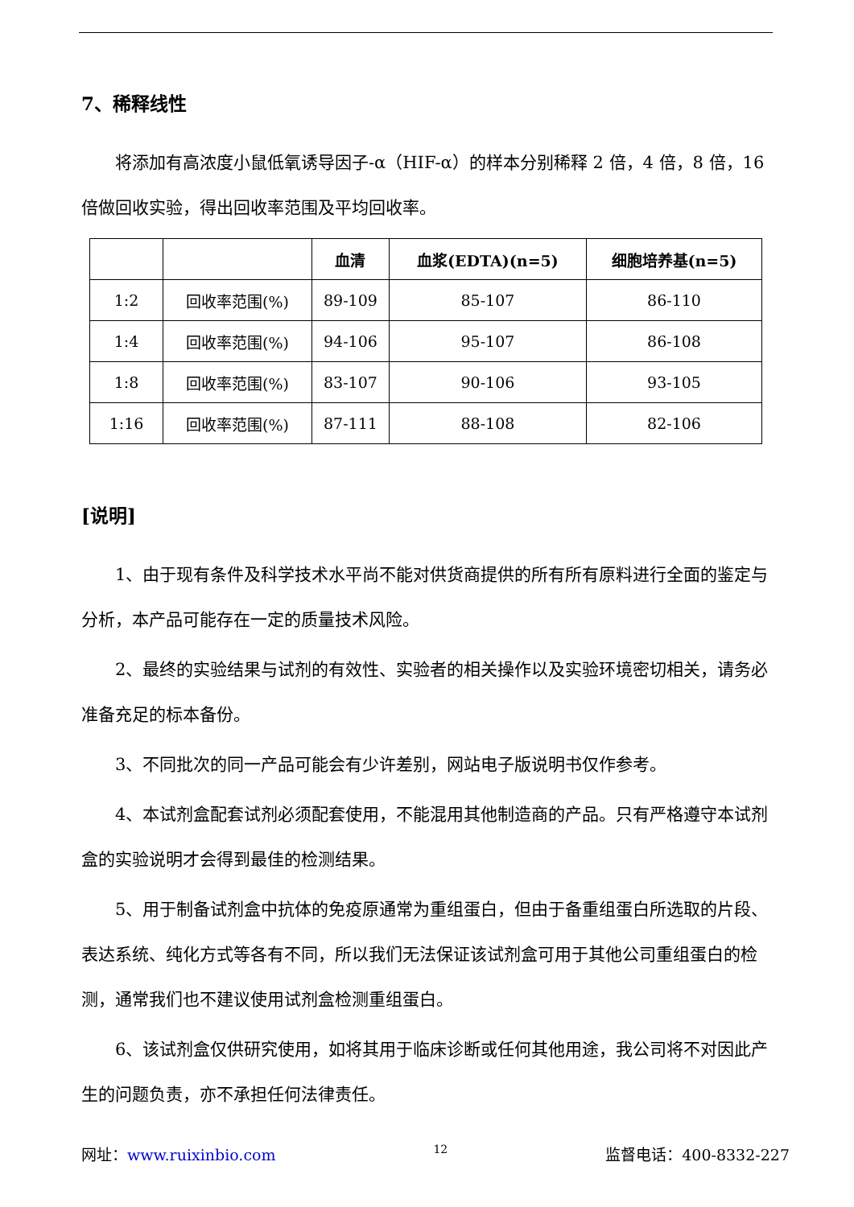7、稀释线性
将添加有高浓度小鼠低氧诱导因子-α（HIF-α）的样本分别稀释 2 倍，4 倍，8 倍，16 倍做回收实验，得出回收率范围及平均回收率。
| | | 血清 | 血浆(EDTA)(n=5) | 细胞培养基(n=5) |
| --- | --- | --- | --- | --- |
| 1:2 | 回收率范围(%) | 89-109 | 85-107 | 86-110 |
| 1:4 | 回收率范围(%) | 94-106 | 95-107 | 86-108 |
| 1:8 | 回收率范围(%) | 83-107 | 90-106 | 93-105 |
| 1:16 | 回收率范围(%) | 87-111 | 88-108 | 82-106 |
[说明]
1、由于现有条件及科学技术水平尚不能对供货商提供的所有所有原料进行全面的鉴定与分析，本产品可能存在一定的质量技术风险。
2、最终的实验结果与试剂的有效性、实验者的相关操作以及实验环境密切相关，请务必准备充足的标本备份。
3、不同批次的同一产品可能会有少许差别，网站电子版说明书仅作参考。
4、本试剂盒配套试剂必须配套使用，不能混用其他制造商的产品。只有严格遵守本试剂盒的实验说明才会得到最佳的检测结果。
5、用于制备试剂盒中抗体的免疫原通常为重组蛋白，但由于备重组蛋白所选取的片段、表达系统、纯化方式等各有不同，所以我们无法保证该试剂盒可用于其他公司重组蛋白的检测，通常我们也不建议使用试剂盒检测重组蛋白。
6、该试剂盒仅供研究使用，如将其用于临床诊断或任何其他用途，我公司将不对因此产生的问题负责，亦不承担任何法律责任。
网址：www.ruixinbio.com 12 监督电话：400-8332-227